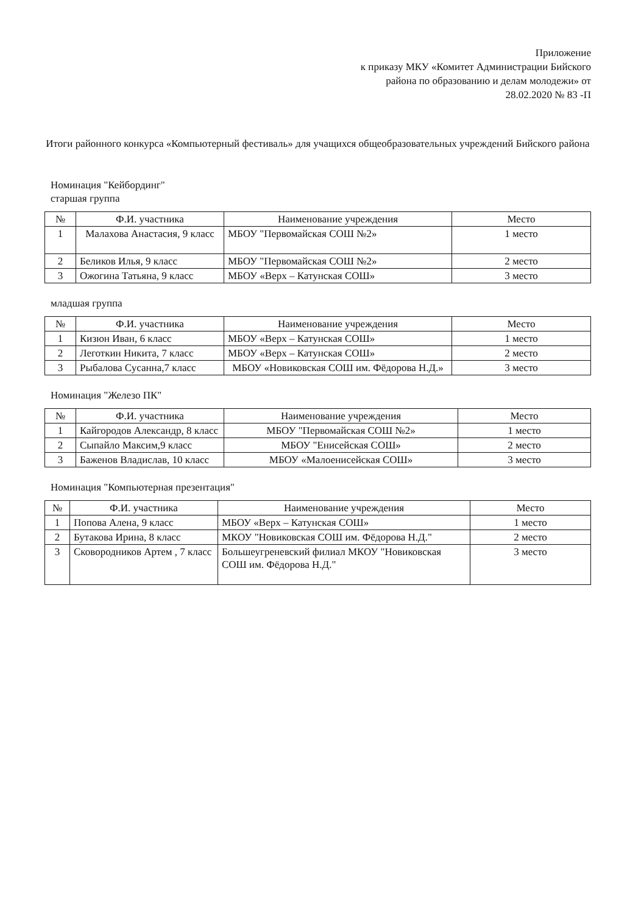Приложение
к приказу МКУ «Комитет Администрации Бийского
района по образованию и делам молодежи» от
28.02.2020 № 83 -П
Итоги районного конкурса «Компьютерный фестиваль» для учащихся общеобразовательных учреждений Бийского района
Номинация "Кейбординг"
старшая группа
| № | Ф.И. участника | Наименование учреждения | Место |
| --- | --- | --- | --- |
| 1 | Малахова Анастасия, 9 класс | МБОУ "Первомайская СОШ №2» | 1 место |
| 2 | Беликов Илья, 9 класс | МБОУ "Первомайская СОШ №2» | 2 место |
| 3 | Ожогина Татьяна, 9 класс | МБОУ «Верх – Катунская СОШ» | 3 место |
младшая группа
| № | Ф.И. участника | Наименование учреждения | Место |
| --- | --- | --- | --- |
| 1 | Кизюн Иван, 6 класс | МБОУ «Верх – Катунская СОШ» | 1 место |
| 2 | Леготкин Никита, 7 класс | МБОУ «Верх – Катунская СОШ» | 2 место |
| 3 | Рыбалова Сусанна,7 класс | МБОУ «Новиковская СОШ им. Фёдорова Н.Д.» | 3 место |
Номинация "Железо ПК"
| № | Ф.И. участника | Наименование учреждения | Место |
| --- | --- | --- | --- |
| 1 | Кайгородов Александр, 8 класс | МБОУ "Первомайская СОШ №2» | 1 место |
| 2 | Сыпайло Максим,9 класс | МБОУ "Енисейская СОШ» | 2 место |
| 3 | Баженов Владислав, 10 класс | МБОУ «Малоенисейская СОШ» | 3 место |
Номинация "Компьютерная презентация"
| № | Ф.И. участника | Наименование учреждения | Место |
| --- | --- | --- | --- |
| 1 | Попова Алена, 9 класс | МБОУ «Верх – Катунская СОШ» | 1 место |
| 2 | Бутакова Ирина, 8 класс | МКОУ "Новиковская СОШ им. Фёдорова Н.Д." | 2 место |
| 3 | Сковородников Артем , 7 класс | Большеугреневский филиал МКОУ "Новиковская СОШ им. Фёдорова Н.Д." | 3 место |